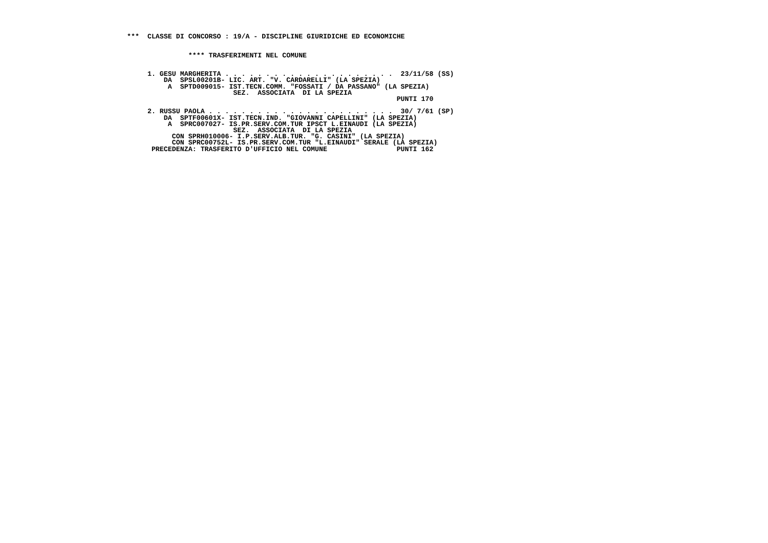***  CLASSE DI CONCORSO : 19/A - DISCIPLINE GIURIDICHE ED ECONOMICHE


               **** TRASFERIMENTI NEL COMUNE


     1. GESU MARGHERITA . . . . . . . . . . . . . . . . . . . . .  23/11/58 (SS)
         DA  SPSL00201B- LIC. ART. "V. CARDARELLI" (LA SPEZIA)
          A  SPTD009015- IST.TECN.COMM. "FOSSATI / DA PASSANO" (LA SPEZIA)
                          SEZ.  ASSOCIATA  DI LA SPEZIA
                                                                  PUNTI 170

     2. RUSSU PAOLA . . . . . . . . . . . . . . . . . . . . . . .  30/ 7/61 (SP)
         DA  SPTF00601X- IST.TECN.IND. "GIOVANNI CAPELLINI" (LA SPEZIA)
          A  SPRC007027- IS.PR.SERV.COM.TUR IPSCT L.EINAUDI (LA SPEZIA)
                          SEZ.  ASSOCIATA  DI LA SPEZIA
           CON SPRH010006- I.P.SERV.ALB.TUR. "G. CASINI" (LA SPEZIA)
           CON SPRC00752L- IS.PR.SERV.COM.TUR "L.EINAUDI" SERALE (LA SPEZIA)
      PRECEDENZA: TRASFERITO D'UFFICIO NEL COMUNE                 PUNTI 162